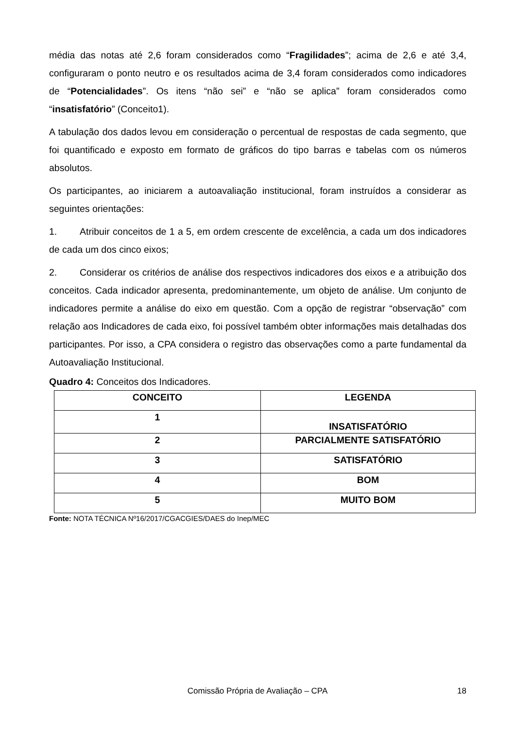média das notas até 2,6 foram considerados como “Fragilidades”; acima de 2,6 e até 3,4, configuraram o ponto neutro e os resultados acima de 3,4 foram considerados como indicadores de “Potencialidades”. Os itens “não sei” e “não se aplica” foram considerados como “insatisfatório” (Conceito1).
A tabulação dos dados levou em consideração o percentual de respostas de cada segmento, que foi quantificado e exposto em formato de gráficos do tipo barras e tabelas com os números absolutos.
Os participantes, ao iniciarem a autoavaliação institucional, foram instruídos a considerar as seguintes orientações:
1. Atribuir conceitos de 1 a 5, em ordem crescente de excelência, a cada um dos indicadores de cada um dos cinco eixos;
2. Considerar os critérios de análise dos respectivos indicadores dos eixos e a atribuição dos conceitos. Cada indicador apresenta, predominantemente, um objeto de análise. Um conjunto de indicadores permite a análise do eixo em questão. Com a opção de registrar “observação” com relação aos Indicadores de cada eixo, foi possível também obter informações mais detalhadas dos participantes. Por isso, a CPA considera o registro das observações como a parte fundamental da Autoavaliação Institucional.
Quadro 4: Conceitos dos Indicadores.
| CONCEITO | LEGENDA |
| --- | --- |
| 1 | INSATISFATÓRIO |
| 2 | PARCIALMENTE SATISFATÓRIO |
| 3 | SATISFATÓRIO |
| 4 | BOM |
| 5 | MUITO BOM |
Fonte: NOTA TÉCNICA Nº16/2017/CGACGIES/DAES do Inep/MEC
Comissão Própria de Avaliação – CPA
18